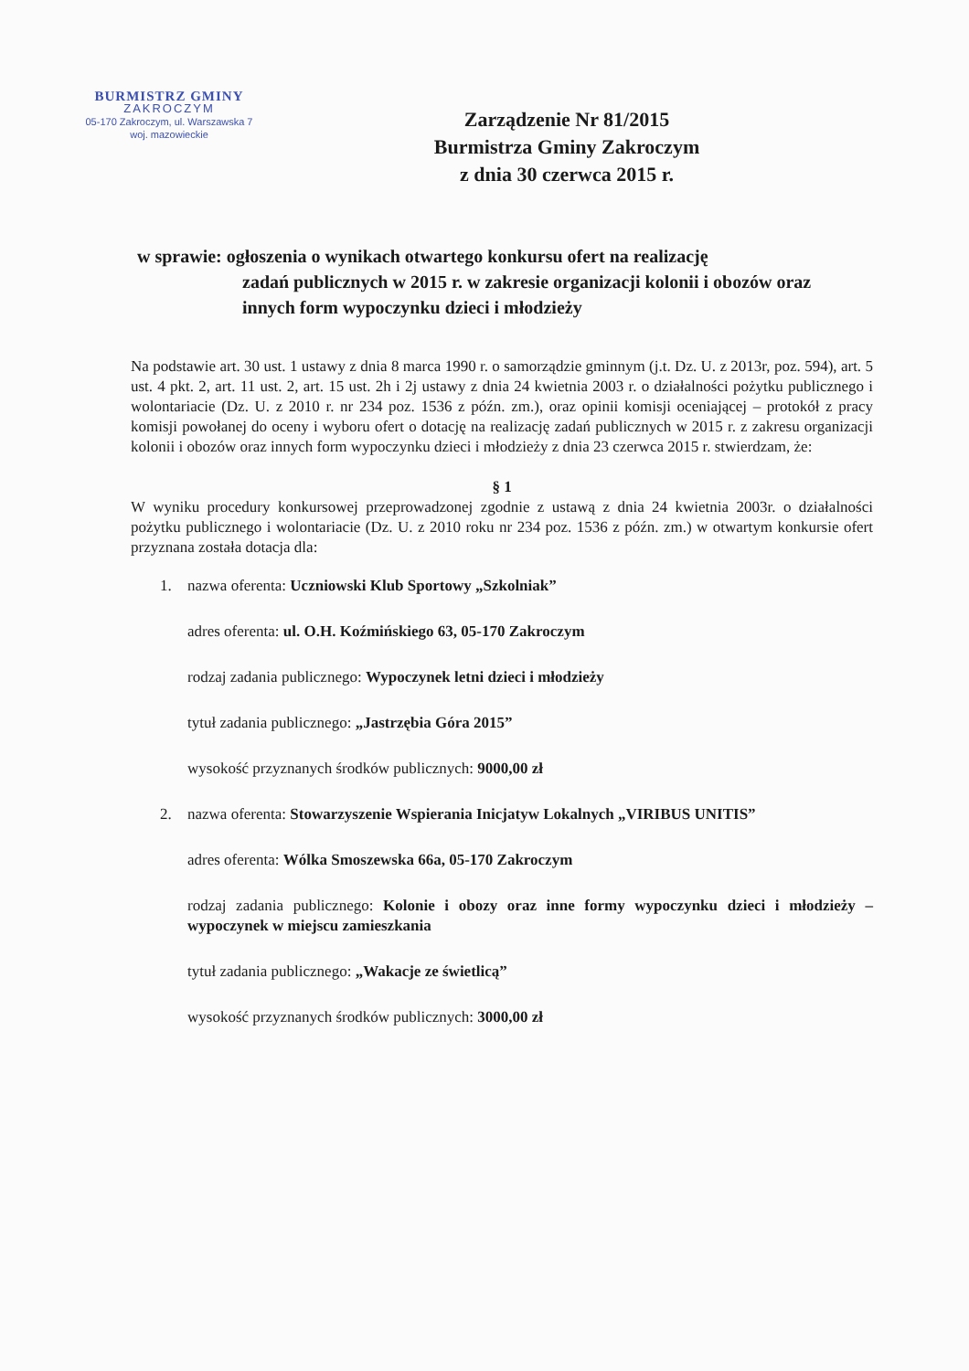BURMISTRZ GMINY
ZAKROCZYM
05-170 Zakroczym, ul. Warszawska 7
woj. mazowieckie
Zarządzenie Nr 81/2015
Burmistrza Gminy Zakroczym
z dnia 30 czerwca 2015 r.
w sprawie: ogłoszenia o wynikach otwartego konkursu ofert na realizację
zadań publicznych w 2015 r. w zakresie organizacji kolonii i obozów oraz innych form wypoczynku dzieci i młodzieży
Na podstawie art. 30 ust. 1 ustawy z dnia 8 marca 1990 r. o samorządzie gminnym (j.t. Dz. U. z 2013r, poz. 594), art. 5 ust. 4 pkt. 2, art. 11 ust. 2, art. 15 ust. 2h i 2j ustawy z dnia 24 kwietnia 2003 r. o działalności pożytku publicznego i wolontariacie (Dz. U. z 2010 r. nr 234 poz. 1536 z późn. zm.), oraz opinii komisji oceniającej – protokół z pracy komisji powołanej do oceny i wyboru ofert o dotację na realizację zadań publicznych w 2015 r. z zakresu organizacji kolonii i obozów oraz innych form wypoczynku dzieci i młodzieży z dnia 23 czerwca 2015 r. stwierdzam, że:
§ 1
W wyniku procedury konkursowej przeprowadzonej zgodnie z ustawą z dnia 24 kwietnia 2003r. o działalności pożytku publicznego i wolontariacie (Dz. U. z 2010 roku nr 234 poz. 1536 z późn. zm.) w otwartym konkursie ofert przyznana została dotacja dla:
1. nazwa oferenta: Uczniowski Klub Sportowy „Szkolniak”
adres oferenta: ul. O.H. Koźmińskiego 63, 05-170 Zakroczym
rodzaj zadania publicznego: Wypoczynek letni dzieci i młodzieży
tytuł zadania publicznego: „Jastrzębia Góra 2015”
wysokość przyznanych środków publicznych: 9000,00 zł
2. nazwa oferenta: Stowarzyszenie Wspierania Inicjatyw Lokalnych „VIRIBUS UNITIS”
adres oferenta: Wólka Smoszewska 66a, 05-170 Zakroczym
rodzaj zadania publicznego: Kolonie i obozy oraz inne formy wypoczynku dzieci i młodzieży – wypoczynek w miejscu zamieszkania
tytuł zadania publicznego: „Wakacje ze świetlicą”
wysokość przyznanych środków publicznych: 3000,00 zł